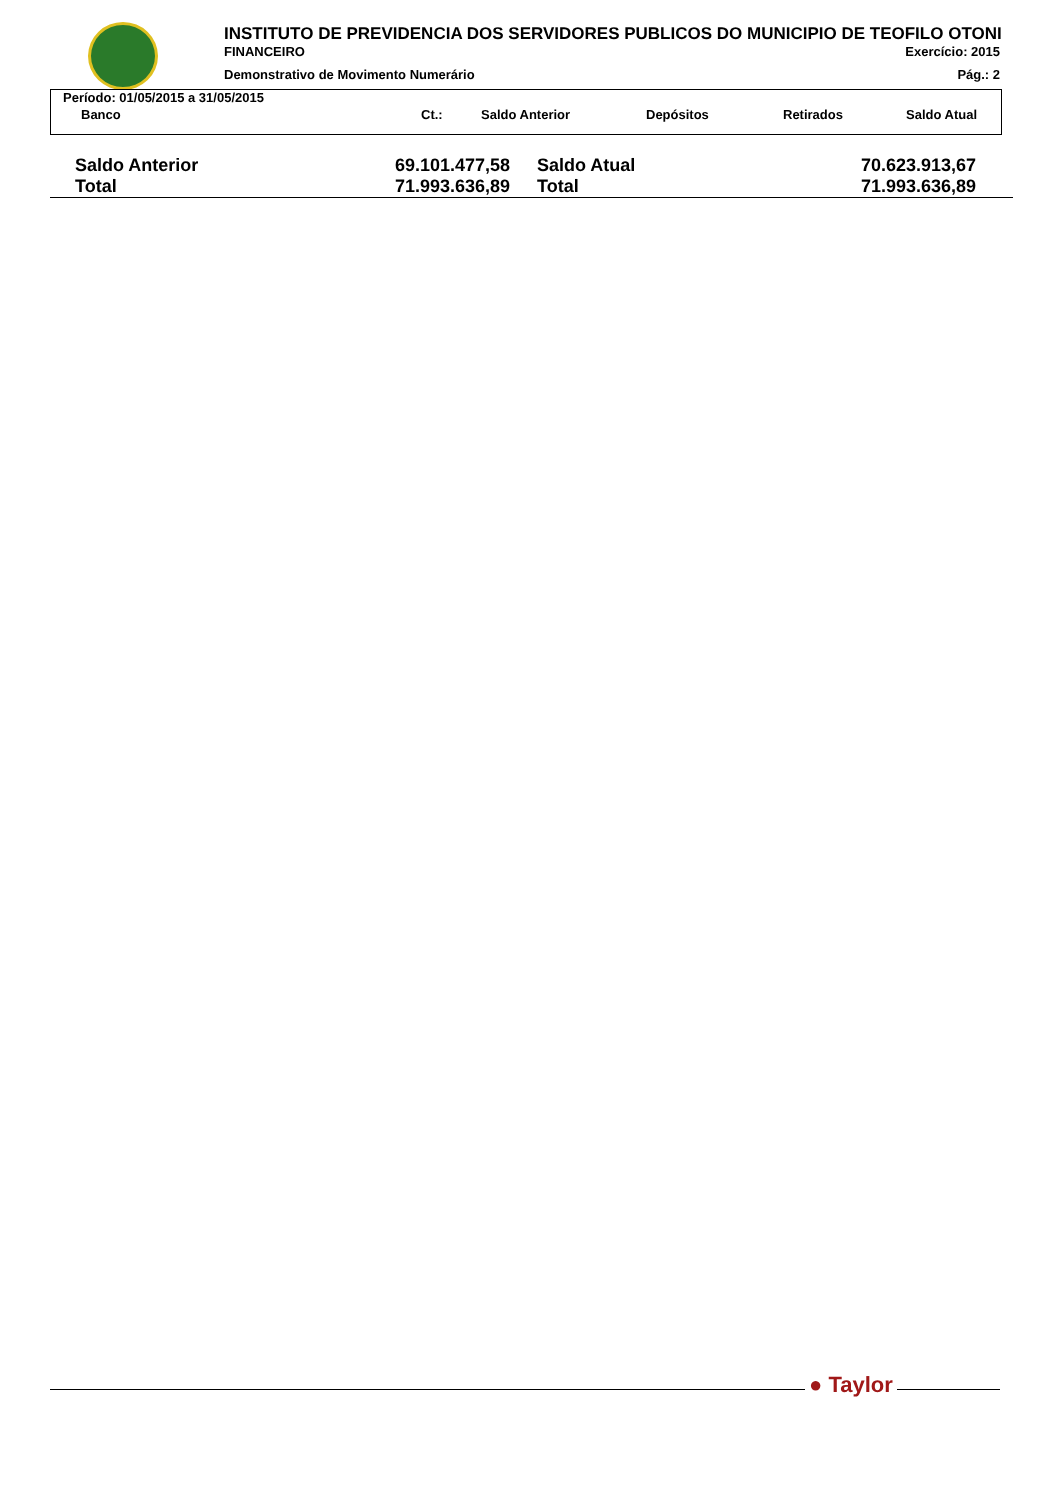INSTITUTO DE PREVIDENCIA DOS SERVIDORES PUBLICOS DO MUNICIPIO DE TEOFILO OTONI
FINANCEIRO Exercício: 2015
Demonstrativo de Movimento Numerário Pág.: 2
Período: 01/05/2015 a 31/05/2015
| Banco | Ct.: | Saldo Anterior | Depósitos | Retirados | Saldo Atual |
| --- | --- | --- | --- | --- | --- |
| Saldo Anterior | 69.101.477,58 | Saldo Atual | 70.623.913,67 |
| Total | 71.993.636,89 | Total | 71.993.636,89 |
● Taylor